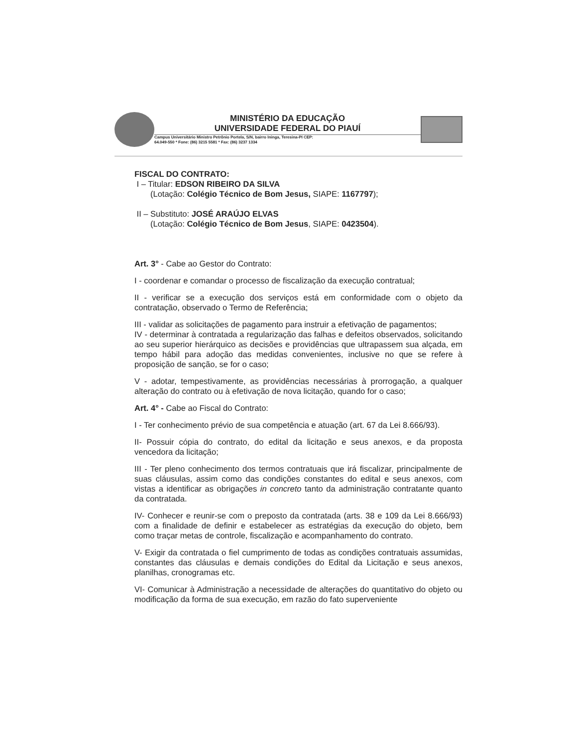MINISTÉRIO DA EDUCAÇÃO
UNIVERSIDADE FEDERAL DO PIAUÍ
Campus Universitário Ministro Petrônio Portela, S/N, bairro Ininga, Teresina-PI CEP:
64.049-550 * Fone: (86) 3215 5581 * Fax: (86) 3237 1334
FISCAL DO CONTRATO:
I – Titular: EDSON RIBEIRO DA SILVA
(Lotação: Colégio Técnico de Bom Jesus, SIAPE: 1167797);
II – Substituto: JOSÉ ARAÚJO ELVAS
(Lotação: Colégio Técnico de Bom Jesus, SIAPE: 0423504).
Art. 3° - Cabe ao Gestor do Contrato:
I - coordenar e comandar o processo de fiscalização da execução contratual;
II - verificar se a execução dos serviços está em conformidade com o objeto da contratação, observado o Termo de Referência;
III - validar as solicitações de pagamento para instruir a efetivação de pagamentos;
IV - determinar à contratada a regularização das falhas e defeitos observados, solicitando ao seu superior hierárquico as decisões e providências que ultrapassem sua alçada, em tempo hábil para adoção das medidas convenientes, inclusive no que se refere à proposição de sanção, se for o caso;
V - adotar, tempestivamente, as providências necessárias à prorrogação, a qualquer alteração do contrato ou à efetivação de nova licitação, quando for o caso;
Art. 4° - Cabe ao Fiscal do Contrato:
I - Ter conhecimento prévio de sua competência e atuação (art. 67 da Lei 8.666/93).
II- Possuir cópia do contrato, do edital da licitação e seus anexos, e da proposta vencedora da licitação;
III - Ter pleno conhecimento dos termos contratuais que irá fiscalizar, principalmente de suas cláusulas, assim como das condições constantes do edital e seus anexos, com vistas a identificar as obrigações in concreto tanto da administração contratante quanto da contratada.
IV- Conhecer e reunir-se com o preposto da contratada (arts. 38 e 109 da Lei 8.666/93) com a finalidade de definir e estabelecer as estratégias da execução do objeto, bem como traçar metas de controle, fiscalização e acompanhamento do contrato.
V- Exigir da contratada o fiel cumprimento de todas as condições contratuais assumidas, constantes das cláusulas e demais condições do Edital da Licitação e seus anexos, planilhas, cronogramas etc.
VI- Comunicar à Administração a necessidade de alterações do quantitativo do objeto ou modificação da forma de sua execução, em razão do fato superveniente